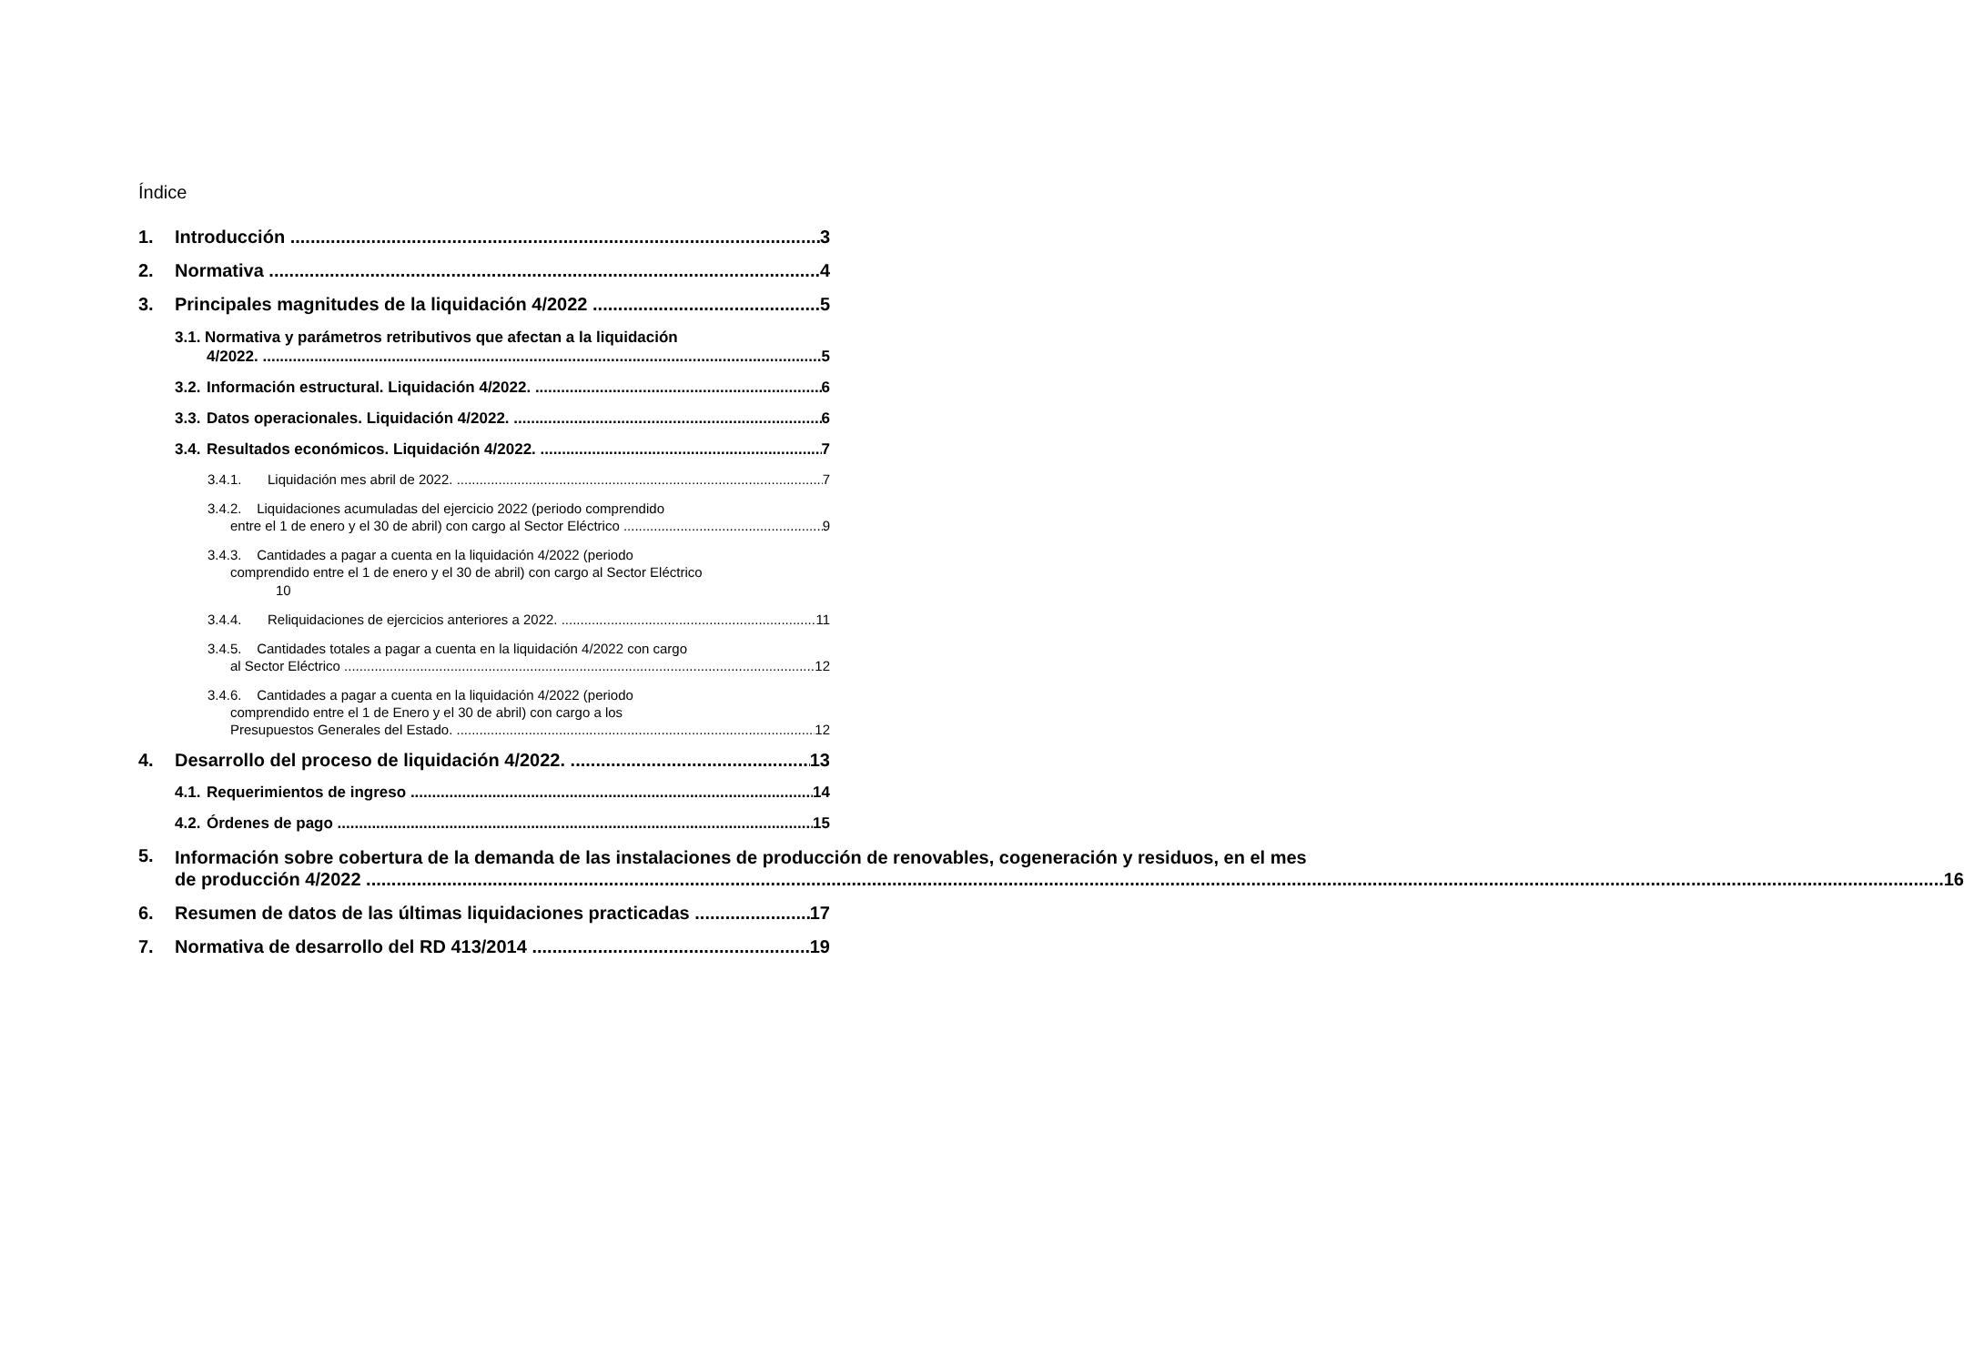Índice
1. Introducción 3
2. Normativa 4
3. Principales magnitudes de la liquidación 4/2022 5
3.1. Normativa y parámetros retributivos que afectan a la liquidación
4/2022. 5
3.2. Información estructural. Liquidación 4/2022. 6
3.3. Datos operacionales. Liquidación 4/2022. 6
3.4. Resultados económicos. Liquidación 4/2022. 7
3.4.1. Liquidación mes abril de 2022. 7
3.4.2. Liquidaciones acumuladas del ejercicio 2022 (periodo comprendido
entre el 1 de enero y el 30 de abril) con cargo al Sector Eléctrico 9
3.4.3. Cantidades a pagar a cuenta en la liquidación 4/2022 (periodo
comprendido entre el 1 de enero y el 30 de abril) con cargo al Sector Eléctrico
10
3.4.4. Reliquidaciones de ejercicios anteriores a 2022. 11
3.4.5. Cantidades totales a pagar a cuenta en la liquidación 4/2022 con cargo
al Sector Eléctrico 12
3.4.6. Cantidades a pagar a cuenta en la liquidación 4/2022 (periodo
comprendido entre el 1 de Enero y el 30 de abril) con cargo a los
Presupuestos Generales del Estado. 12
4. Desarrollo del proceso de liquidación 4/2022. 13
4.1. Requerimientos de ingreso 14
4.2. Órdenes de pago 15
5.
Información sobre cobertura de la demanda de las instalaciones de producción de renovables, cogeneración y residuos, en el mes
de producción 4/2022 16
6. Resumen de datos de las últimas liquidaciones practicadas 17
7. Normativa de desarrollo del RD 413/2014 19